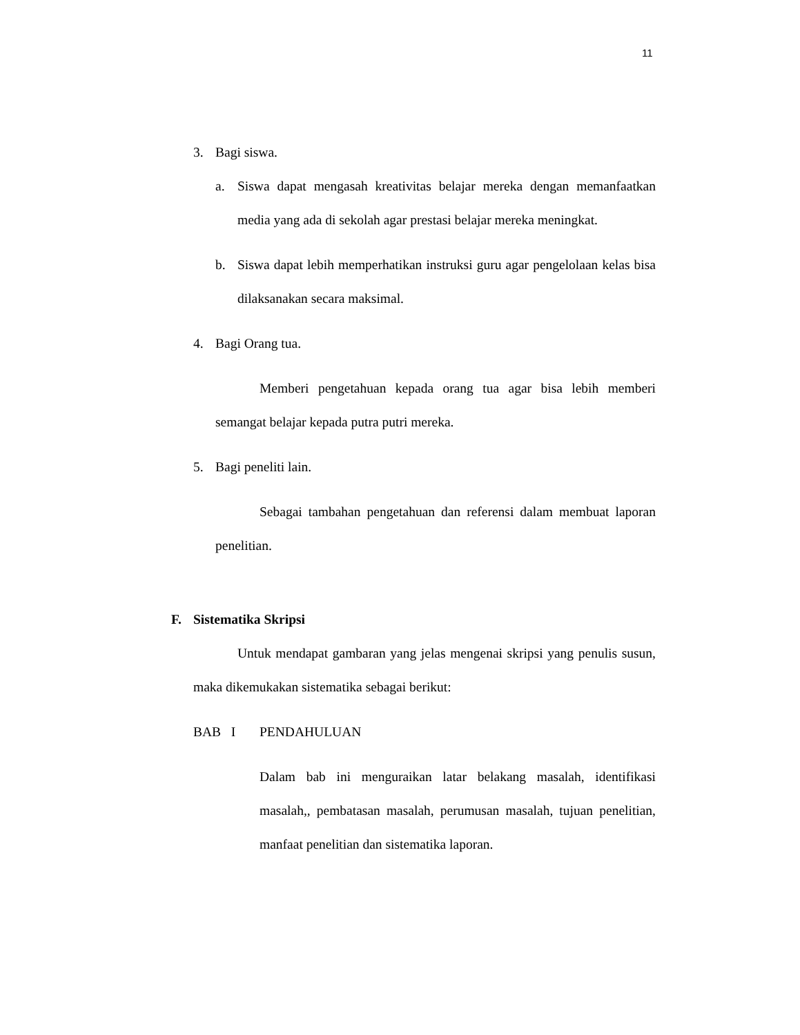11
3. Bagi siswa.
a. Siswa dapat mengasah kreativitas belajar mereka dengan memanfaatkan media yang ada di sekolah agar prestasi belajar mereka meningkat.
b. Siswa dapat lebih memperhatikan instruksi guru agar pengelolaan kelas bisa dilaksanakan secara maksimal.
4. Bagi Orang tua.
Memberi pengetahuan kepada orang tua agar bisa lebih memberi semangat belajar kepada putra putri mereka.
5. Bagi peneliti lain.
Sebagai tambahan pengetahuan dan referensi dalam membuat laporan penelitian.
F. Sistematika Skripsi
Untuk mendapat gambaran yang jelas mengenai skripsi yang penulis susun, maka dikemukakan sistematika sebagai berikut:
BAB I PENDAHULUAN
Dalam bab ini menguraikan latar belakang masalah, identifikasi masalah,, pembatasan masalah, perumusan masalah, tujuan penelitian, manfaat penelitian dan sistematika laporan.